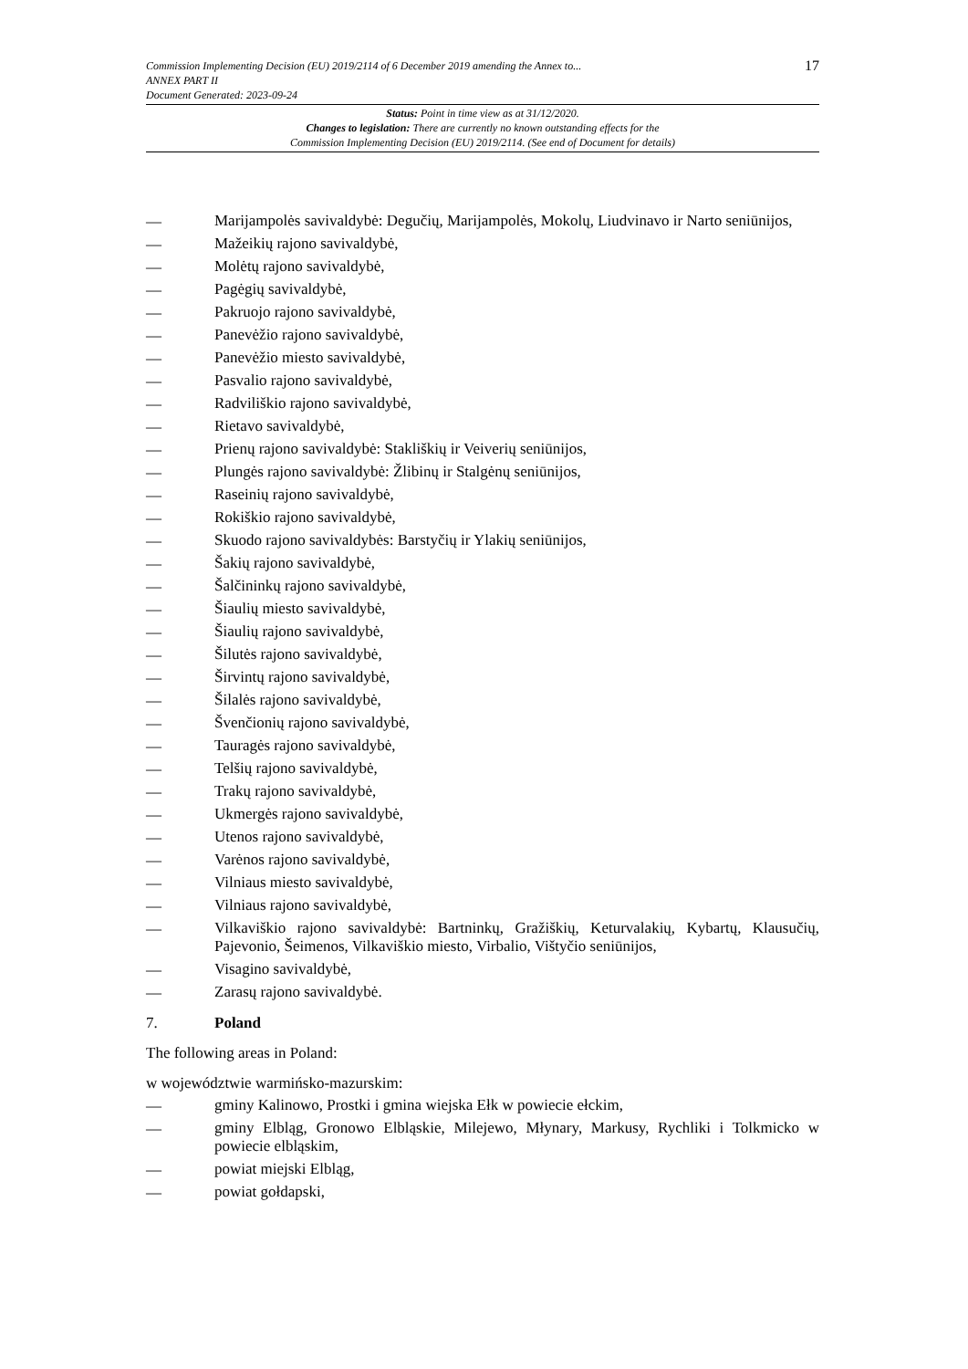17 Commission Implementing Decision (EU) 2019/2114 of 6 December 2019 amending the Annex to...
ANNEX PART II
Document Generated: 2023-09-24
Status: Point in time view as at 31/12/2020.
Changes to legislation: There are currently no known outstanding effects for the
Commission Implementing Decision (EU) 2019/2114. (See end of Document for details)
— Marijampolės savivaldybė: Degučių, Marijampolės, Mokolų, Liudvinavo ir Narto seniūnijos,
— Mažeikių rajono savivaldybė,
— Molėtų rajono savivaldybė,
— Pagėgių savivaldybė,
— Pakruojo rajono savivaldybė,
— Panevėžio rajono savivaldybė,
— Panevėžio miesto savivaldybė,
— Pasvalio rajono savivaldybė,
— Radviliškio rajono savivaldybė,
— Rietavo savivaldybė,
— Prienų rajono savivaldybė: Stakliškių ir Veiverių seniūnijos,
— Plungės rajono savivaldybė: Žlibinų ir Stalgėnų seniūnijos,
— Raseinių rajono savivaldybė,
— Rokiškio rajono savivaldybė,
— Skuodo rajono savivaldybės: Barstyčių ir Ylakių seniūnijos,
— Šakių rajono savivaldybė,
— Šalčininkų rajono savivaldybė,
— Šiaulių miesto savivaldybė,
— Šiaulių rajono savivaldybė,
— Šilutės rajono savivaldybė,
— Širvintų rajono savivaldybė,
— Šilalės rajono savivaldybė,
— Švenčionių rajono savivaldybė,
— Tauragės rajono savivaldybė,
— Telšių rajono savivaldybė,
— Trakų rajono savivaldybė,
— Ukmergės rajono savivaldybė,
— Utenos rajono savivaldybė,
— Varėnos rajono savivaldybė,
— Vilniaus miesto savivaldybė,
— Vilniaus rajono savivaldybė,
— Vilkaviškio rajono savivaldybė: Bartninkų, Gražiškių, Keturvalakių, Kybartų, Klausučių, Pajevonio, Šeimenos, Vilkaviškio miesto, Virbalio, Vištyčio seniūnijos,
— Visagino savivaldybė,
— Zarasų rajono savivaldybė.
7. Poland
The following areas in Poland:
w województwie warmińsko-mazurskim:
— gminy Kalinowo, Prostki i gmina wiejska Ełk w powiecie ełckim,
— gminy Elbląg, Gronowo Elbląskie, Milejewo, Młynary, Markusy, Rychliki i Tolkmicko w powiecie elbląskim,
— powiat miejski Elbląg,
— powiat gołdapski,